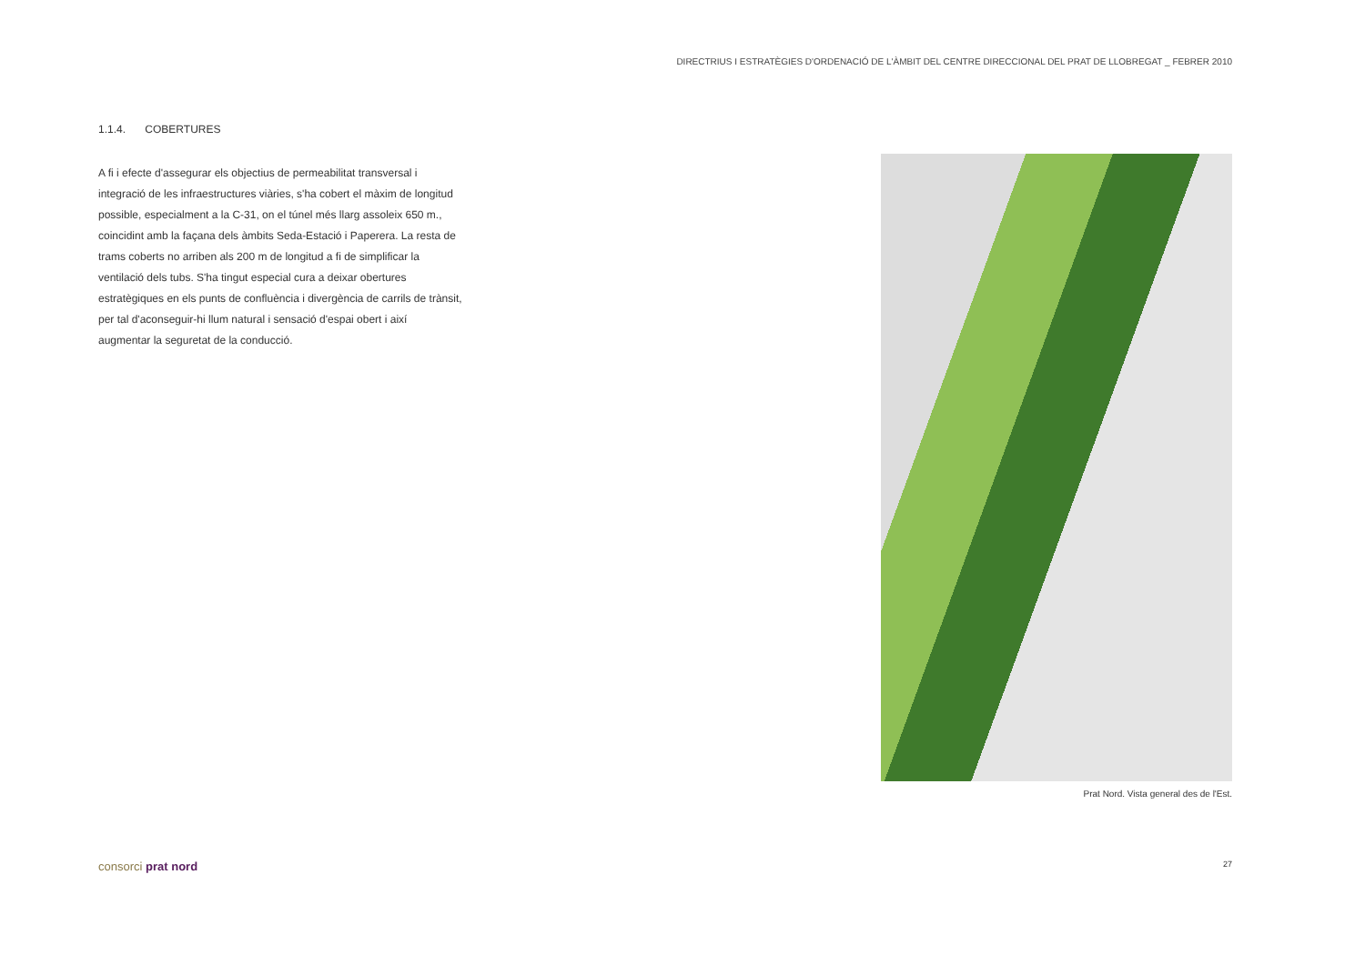DIRECTRIUS I ESTRATÈGIES D'ORDENACIÓ DE L'ÀMBIT DEL CENTRE DIRECCIONAL DEL PRAT DE LLOBREGAT _ FEBRER 2010
1.1.4. COBERTURES
A fi i efecte d'assegurar els objectius de permeabilitat transversal i integració de les infraestructures viàries, s'ha cobert el màxim de longitud possible, especialment a la C-31, on el túnel més llarg assoleix 650 m., coincidint amb la façana dels àmbits Seda-Estació i Paperera. La resta de trams coberts no arriben als 200 m de longitud a fi de simplificar la ventilació dels tubs. S'ha tingut especial cura a deixar obertures estratègiques en els punts de confluència i divergència de carrils de trànsit, per tal d'aconseguir-hi llum natural i sensació d'espai obert i així augmentar la seguretat de la conducció.
Prat Nord. Vista general des de l'Est.
consorci prat nord
27